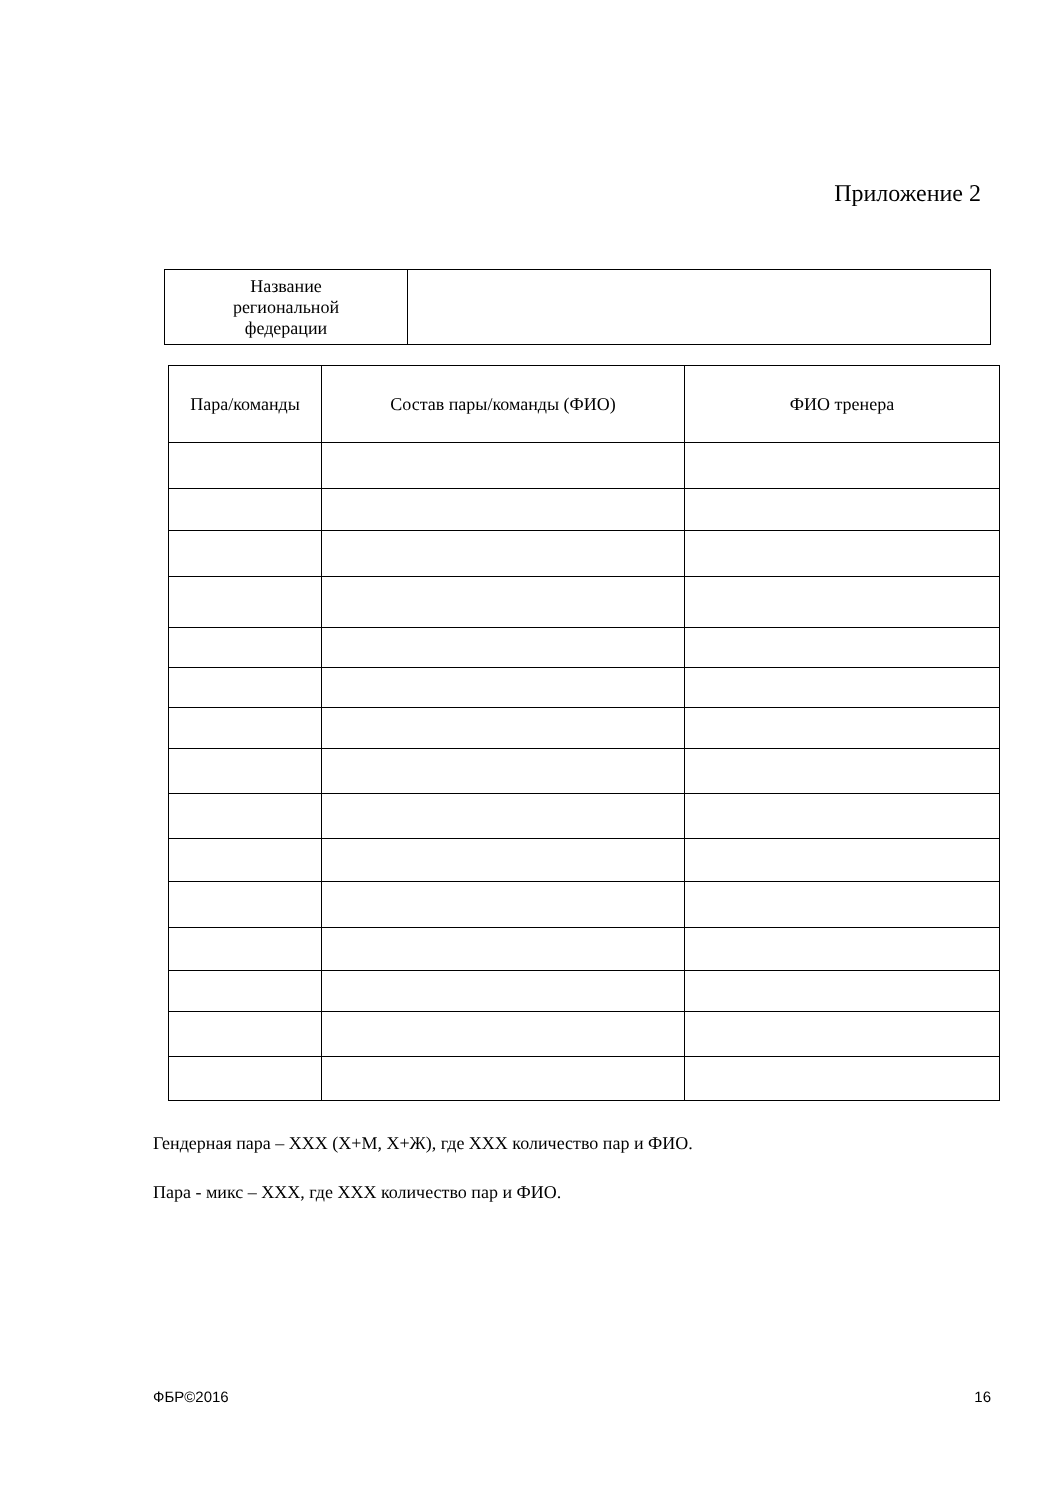Приложение 2
| Название региональной федерации | |
| Пара/команды | Состав пары/команды (ФИО) | ФИО тренера |
| --- | --- | --- |
Гендерная пара – ХХХ (Х+М, Х+Ж), где ХХХ количество пар и ФИО.
Пара - микс – ХХХ, где ХХХ количество пар и ФИО.
ФБР©2016 16